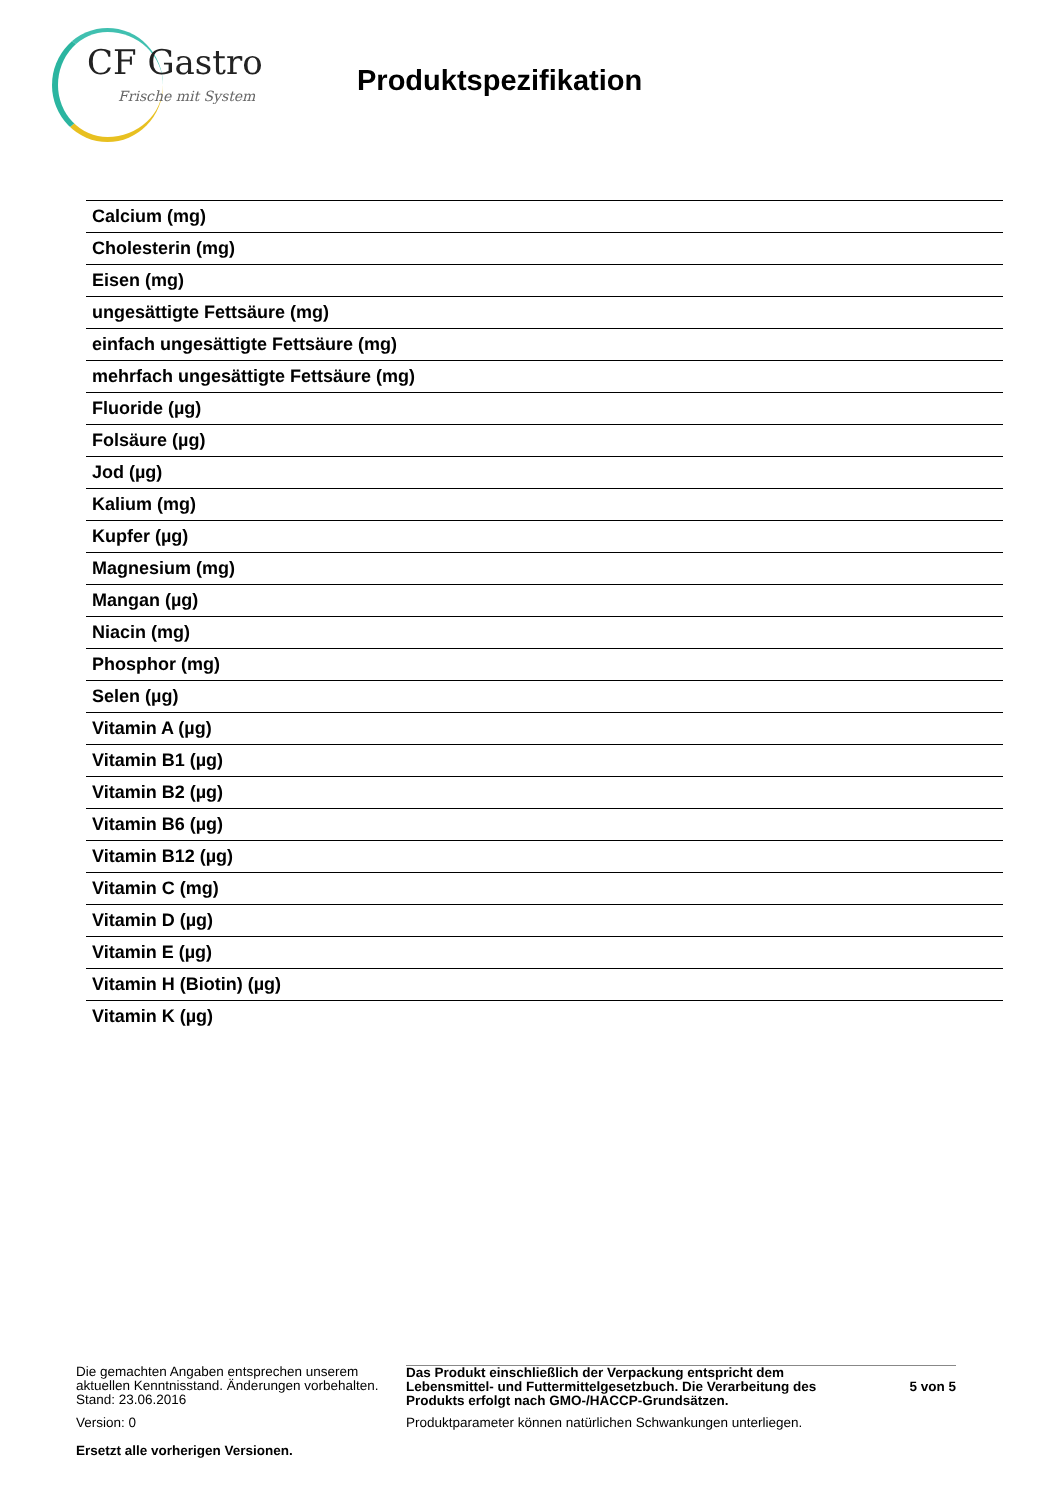CF Gastro
Frische mit System
Produktspezifikation
| Calcium (mg) |
| Cholesterin (mg) |
| Eisen (mg) |
| ungesättigte Fettsäure (mg) |
| einfach ungesättigte Fettsäure (mg) |
| mehrfach ungesättigte Fettsäure (mg) |
| Fluoride (µg) |
| Folsäure (µg) |
| Jod (µg) |
| Kalium (mg) |
| Kupfer (µg) |
| Magnesium (mg) |
| Mangan (µg) |
| Niacin (mg) |
| Phosphor (mg) |
| Selen (µg) |
| Vitamin A (µg) |
| Vitamin B1 (µg) |
| Vitamin B2 (µg) |
| Vitamin B6 (µg) |
| Vitamin B12 (µg) |
| Vitamin C (mg) |
| Vitamin D (µg) |
| Vitamin E (µg) |
| Vitamin H (Biotin) (µg) |
| Vitamin K (µg) |
Die gemachten Angaben entsprechen unserem aktuellen Kenntnisstand. Änderungen vorbehalten. Stand: 23.06.2016
Das Produkt einschließlich der Verpackung entspricht dem Lebensmittel- und Futtermittelgesetzbuch. Die Verarbeitung des Produkts erfolgt nach GMO-/HACCP-Grundsätzen.
5 von 5
Version: 0 Produktparameter können natürlichen Schwankungen unterliegen.
Ersetzt alle vorherigen Versionen.